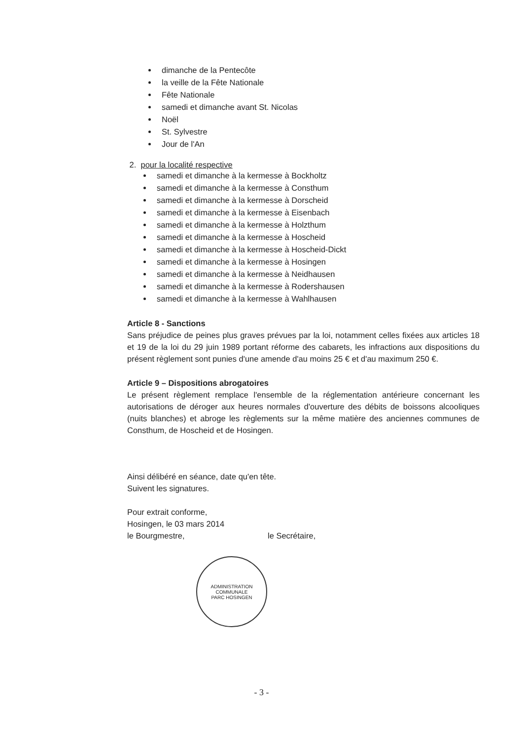dimanche de la Pentecôte
la veille de la Fête Nationale
Fête Nationale
samedi et dimanche avant St. Nicolas
Noël
St. Sylvestre
Jour de l'An
2. pour la localité respective
samedi et dimanche à la kermesse à Bockholtz
samedi et dimanche à la kermesse à Consthum
samedi et dimanche à la kermesse à Dorscheid
samedi et dimanche à la kermesse à Eisenbach
samedi et dimanche à la kermesse à Holzthum
samedi et dimanche à la kermesse à Hoscheid
samedi et dimanche à la kermesse à Hoscheid-Dickt
samedi et dimanche à la kermesse à Hosingen
samedi et dimanche à la kermesse à Neidhausen
samedi et dimanche à la kermesse à Rodershausen
samedi et dimanche à la kermesse à Wahlhausen
Article 8 - Sanctions
Sans préjudice de peines plus graves prévues par la loi, notamment celles fixées aux articles 18 et 19 de la loi du 29 juin 1989 portant réforme des cabarets, les infractions aux dispositions du présent règlement sont punies d'une amende d'au moins 25 € et d'au maximum 250 €.
Article 9 – Dispositions abrogatoires
Le présent règlement remplace l'ensemble de la réglementation antérieure concernant les autorisations de déroger aux heures normales d'ouverture des débits de boissons alcooliques (nuits blanches) et abroge les règlements sur la même matière des anciennes communes de Consthum, de Hoscheid et de Hosingen.
Ainsi délibéré en séance, date qu'en tête.
Suivent les signatures.
Pour extrait conforme,
Hosingen, le 03 mars 2014
le Bourgmestre, le Secrétaire,
ADMINISTRATION COMMUNALE
PARC HOSINGEN
- 3 -